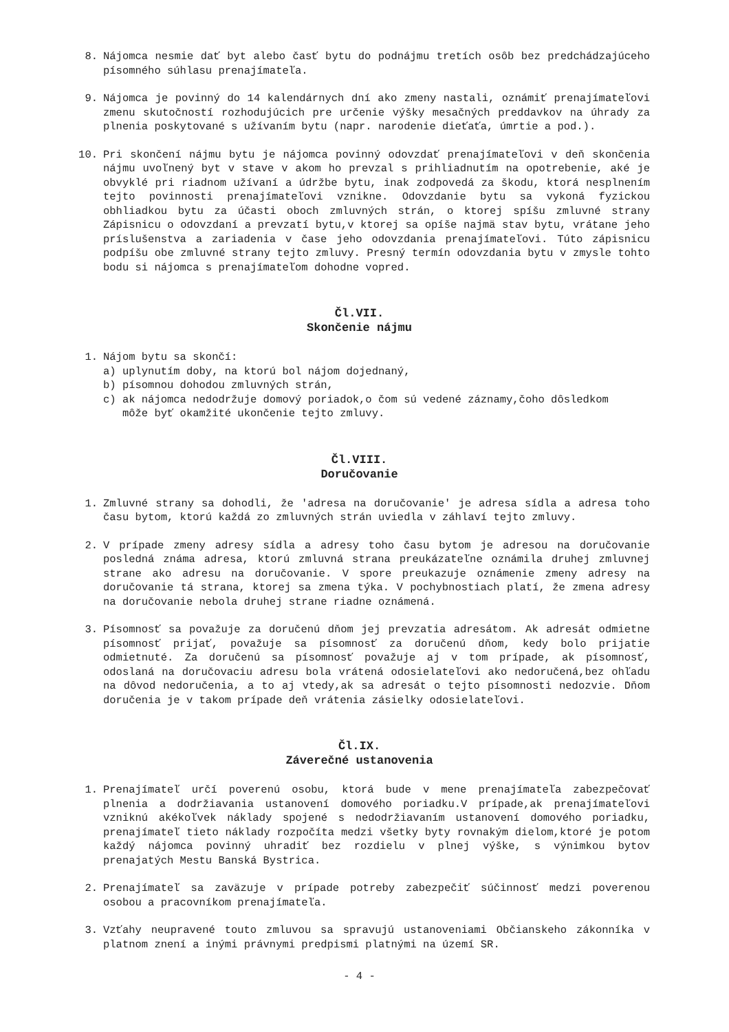8. Nájomca nesmie dať byt alebo časť bytu do podnájmu tretích osôb bez predchádzajúceho písomného súhlasu prenajímateľa.
9. Nájomca je povinný do 14 kalendárnych dní ako zmeny nastali, oznámiť prenajímateľovi zmenu skutočností rozhodujúcich pre určenie výšky mesačných preddavkov na úhrady za plnenia poskytované s užívaním bytu (napr. narodenie dieťaťa, úmrtie a pod.).
10. Pri skončení nájmu bytu je nájomca povinný odovzdať prenajímateľovi v deň skončenia nájmu uvoľnený byt v stave v akom ho prevzal s prihliadnutím na opotrebenie, aké je obvyklé pri riadnom užívaní a údržbe bytu, inak zodpovedá za škodu, ktorá nesplnením tejto povinnosti prenajímateľovi vznikne. Odovzdanie bytu sa vykoná fyzickou obhliadkou bytu za účasti oboch zmluvných strán, o ktorej spíšu zmluvné strany Zápisnicu o odovzdaní a prevzatí bytu,v ktorej sa opíše najmä stav bytu, vrátane jeho príslušenstva a zariadenia v čase jeho odovzdania prenajímateľovi. Túto zápisnicu podpíšu obe zmluvné strany tejto zmluvy. Presný termín odovzdania bytu v zmysle tohto bodu si nájomca s prenajímateľom dohodne vopred.
Čl.VII.
Skončenie nájmu
1. Nájom bytu sa skončí:
a) uplynutím doby, na ktorú bol nájom dojednaný,
b) písomnou dohodou zmluvných strán,
c) ak nájomca nedodržuje domový poriadok,o čom sú vedené záznamy,čoho dôsledkom
môže byť okamžité ukončenie tejto zmluvy.
Čl.VIII.
Doručovanie
1. Zmluvné strany sa dohodli, že 'adresa na doručovanie' je adresa sídla a adresa toho času bytom, ktorú každá zo zmluvných strán uviedla v záhlaví tejto zmluvy.
2. V prípade zmeny adresy sídla a adresy toho času bytom je adresou na doručovanie posledná známa adresa, ktorú zmluvná strana preukázateľne oznámila druhej zmluvnej strane ako adresu na doručovanie. V spore preukazuje oznámenie zmeny adresy na doručovanie tá strana, ktorej sa zmena týka. V pochybnostiach platí, že zmena adresy na doručovanie nebola druhej strane riadne oznámená.
3. Písomnosť sa považuje za doručenú dňom jej prevzatia adresátom. Ak adresát odmietne písomnosť prijať, považuje sa písomnosť za doručenú dňom, kedy bolo prijatie odmietnuté. Za doručenú sa písomnosť považuje aj v tom prípade, ak písomnosť, odoslaná na doručovaciu adresu bola vrátená odosielateľovi ako nedoručená,bez ohľadu na dôvod nedoručenia, a to aj vtedy,ak sa adresát o tejto písomnosti nedozvie. Dňom doručenia je v takom prípade deň vrátenia zásielky odosielateľovi.
Čl.IX.
Záverečné ustanovenia
1. Prenajímateľ určí poverenú osobu, ktorá bude v mene prenajímateľa zabezpečovať plnenia a dodržiavania ustanovení domového poriadku.V prípade,ak prenajímateľovi vzniknú akékoľvek náklady spojené s nedodržiavaním ustanovení domového poriadku, prenajímateľ tieto náklady rozpočíta medzi všetky byty rovnakým dielom,ktoré je potom každý nájomca povinný uhradiť bez rozdielu v plnej výške, s výnimkou bytov prenajatých Mestu Banská Bystrica.
2. Prenajímateľ sa zaväzuje v prípade potreby zabezpečiť súčinnosť medzi poverenou osobou a pracovníkom prenajímateľa.
3. Vzťahy neupravené touto zmluvou sa spravujú ustanoveniami Občianskeho zákonníka v platnom znení a inými právnymi predpismi platnými na území SR.
- 4 -